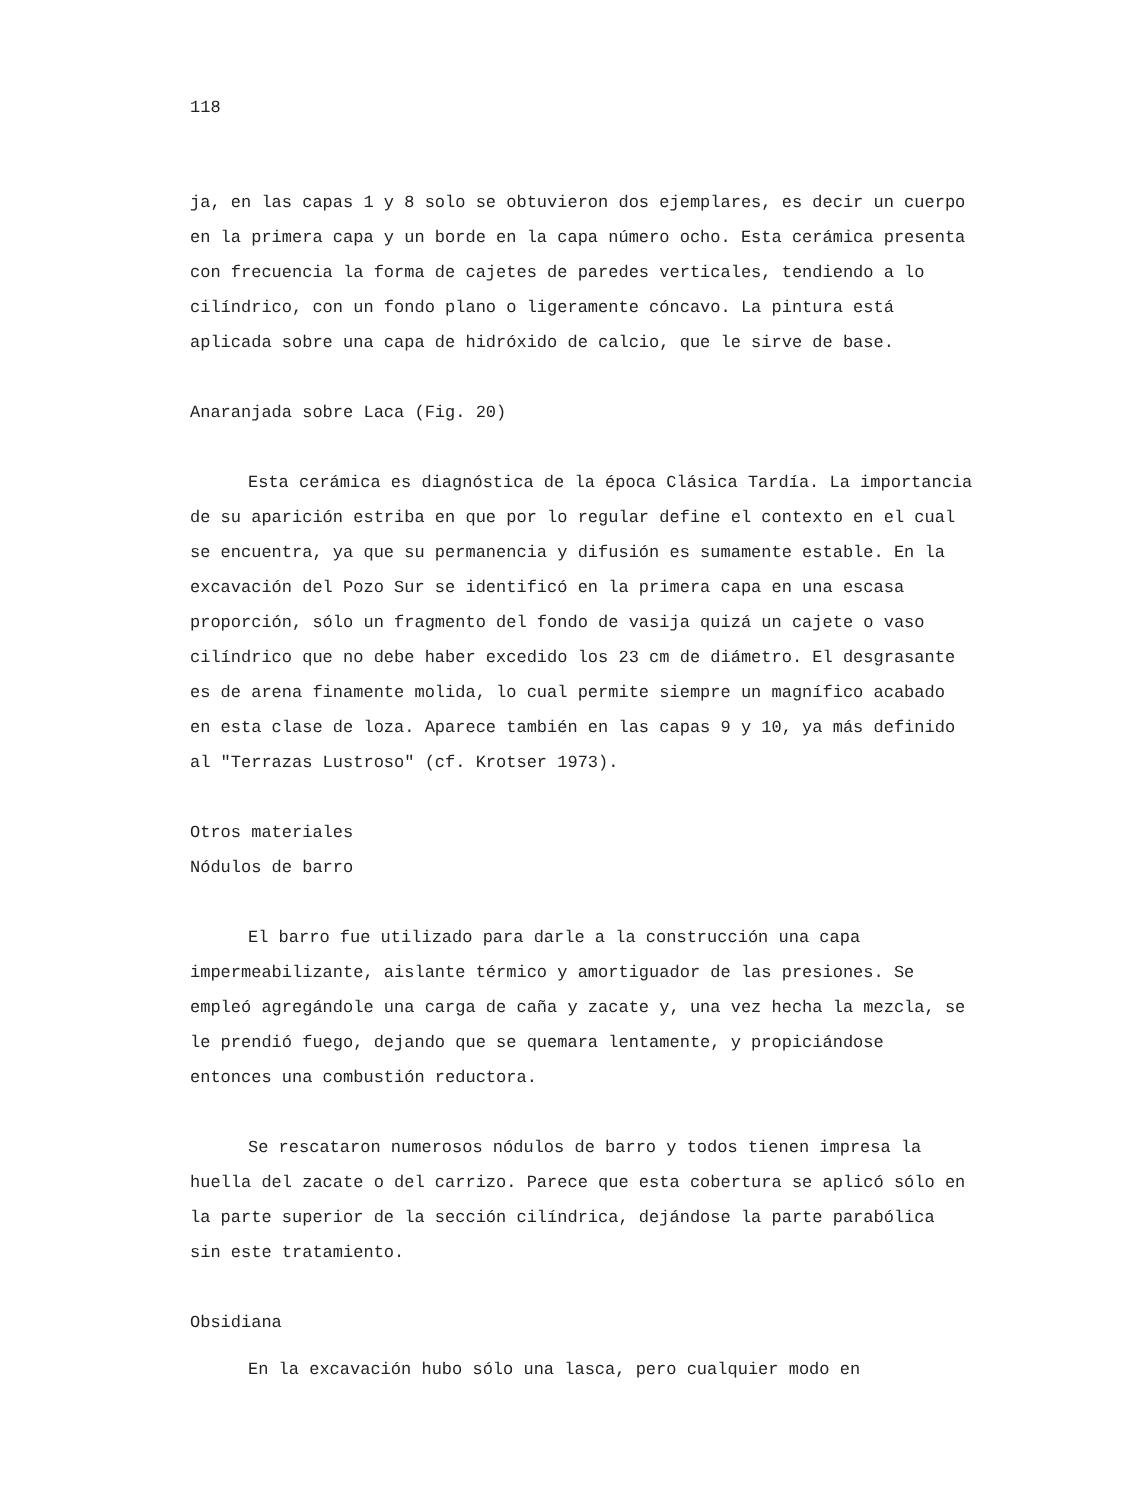118
ja, en las capas 1 y 8 solo se obtuvieron dos ejemplares, es decir un cuerpo en la primera capa y un borde en la capa número ocho. Esta cerámica presenta con frecuencia la forma de cajetes de paredes verticales, tendiendo a lo cilíndrico, con un fondo plano o ligeramente cóncavo. La pintura está aplicada sobre una capa de hidróxido de calcio, que le sirve de base.
Anaranjada sobre Laca (Fig. 20)
Esta cerámica es diagnóstica de la época Clásica Tardía. La importancia de su aparición estriba en que por lo regular define el contexto en el cual se encuentra, ya que su permanencia y difusión es sumamente estable. En la excavación del Pozo Sur se identificó en la primera capa en una escasa proporción, sólo un fragmento del fondo de vasija quizá un cajete o vaso cilíndrico que no debe haber excedido los 23 cm de diámetro. El desgrasante es de arena finamente molida, lo cual permite siempre un magnífico acabado en esta clase de loza. Aparece también en las capas 9 y 10, ya más definido al "Terrazas Lustroso" (cf. Krotser 1973).
Otros materiales
Nódulos de barro
El barro fue utilizado para darle a la construcción una capa impermeabilizante, aislante térmico y amortiguador de las presiones. Se empleó agregándole una carga de caña y zacate y, una vez hecha la mezcla, se le prendió fuego, dejando que se quemara lentamente, y propiciándose entonces una combustión reductora.
Se rescataron numerosos nódulos de barro y todos tienen impresa la huella del zacate o del carrizo. Parece que esta cobertura se aplicó sólo en la parte superior de la sección cilíndrica, dejándose la parte parabólica sin este tratamiento.
Obsidiana
En la excavación hubo sólo una lasca, pero cualquier modo en